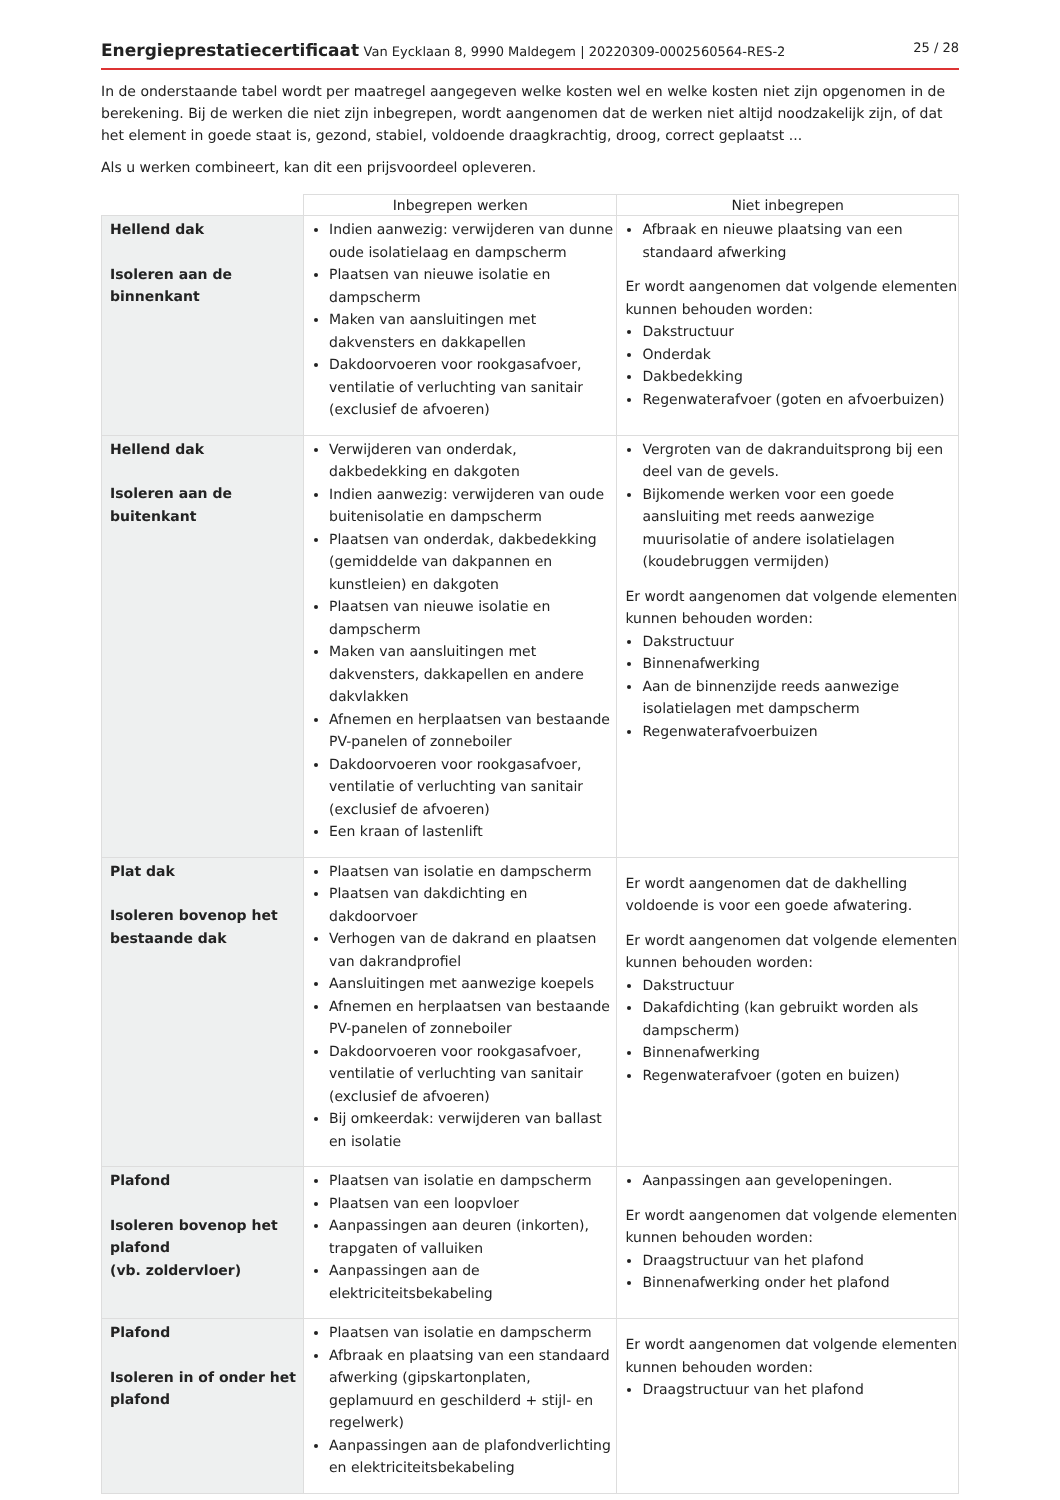Energieprestatiecertificaat Van Eycklaan 8, 9990 Maldegem | 20220309-0002560564-RES-2
25 / 28
In de onderstaande tabel wordt per maatregel aangegeven welke kosten wel en welke kosten niet zijn opgenomen in de berekening. Bij de werken die niet zijn inbegrepen, wordt aangenomen dat de werken niet altijd noodzakelijk zijn, of dat het element in goede staat is, gezond, stabiel, voldoende draagkrachtig, droog, correct geplaatst ...
Als u werken combineert, kan dit een prijsvoordeel opleveren.
| | Inbegrepen werken | Niet inbegrepen |
| --- | --- | --- |
| Hellend dak Isoleren aan de binnenkant | Indien aanwezig: verwijderen van dunne oude isolatielaag en dampscherm Plaatsen van nieuwe isolatie en dampscherm Maken van aansluitingen met dakvensters en dakkapellen Dakdoorvoeren voor rookgasafvoer, ventilatie of verluchting van sanitair (exclusief de afvoeren) | Afbraak en nieuwe plaatsing van een standaard afwerking Er wordt aangenomen dat volgende elementen kunnen behouden worden: Dakstructuur Onderdak Dakbedekking Regenwaterafvoer (goten en afvoerbuizen) |
| Hellend dak Isoleren aan de buitenkant | Verwijderen van onderdak, dakbedekking en dakgoten Indien aanwezig: verwijderen van oude buitenisolatie en dampscherm Plaatsen van onderdak, dakbedekking (gemiddelde van dakpannen en kunstleien) en dakgoten Plaatsen van nieuwe isolatie en dampscherm Maken van aansluitingen met dakvensters, dakkapellen en andere dakvlakken Afnemen en herplaatsen van bestaande PV-panelen of zonneboiler Dakdoorvoeren voor rookgasafvoer, ventilatie of verluchting van sanitair (exclusief de afvoeren) Een kraan of lastenlift | Vergroten van de dakranduitsprong bij een deel van de gevels. Bijkomende werken voor een goede aansluiting met reeds aanwezige muurisolatie of andere isolatielagen (koudebruggen vermijden) Er wordt aangenomen dat volgende elementen kunnen behouden worden: Dakstructuur Binnenafwerking Aan de binnenzijde reeds aanwezige isolatielagen met dampscherm Regenwaterafvoerbuizen |
| Plat dak Isoleren bovenop het bestaande dak | Plaatsen van isolatie en dampscherm Plaatsen van dakdichting en dakdoorvoer Verhogen van de dakrand en plaatsen van dakrandprofiel Aansluitingen met aanwezige koepels Afnemen en herplaatsen van bestaande PV-panelen of zonneboiler Dakdoorvoeren voor rookgasafvoer, ventilatie of verluchting van sanitair (exclusief de afvoeren) Bij omkeerdak: verwijderen van ballast en isolatie | Er wordt aangenomen dat de dakhelling voldoende is voor een goede afwatering. Er wordt aangenomen dat volgende elementen kunnen behouden worden: Dakstructuur Dakafdichting (kan gebruikt worden als dampscherm) Binnenafwerking Regenwaterafvoer (goten en buizen) |
| Plafond Isoleren bovenop het plafond (vb. zoldervloer) | Plaatsen van isolatie en dampscherm Plaatsen van een loopvloer Aanpassingen aan deuren (inkorten), trapgaten of valluiken Aanpassingen aan de elektriciteitsbekabeling | Aanpassingen aan gevelopeningen. Er wordt aangenomen dat volgende elementen kunnen behouden worden: Draagstructuur van het plafond Binnenafwerking onder het plafond |
| Plafond Isoleren in of onder het plafond | Plaatsen van isolatie en dampscherm Afbraak en plaatsing van een standaard afwerking (gipskartonplaten, geplamuurd en geschilderd + stijl- en regelwerk) Aanpassingen aan de plafondverlichting en elektriciteitsbekabeling | Er wordt aangenomen dat volgende elementen kunnen behouden worden: Draagstructuur van het plafond |